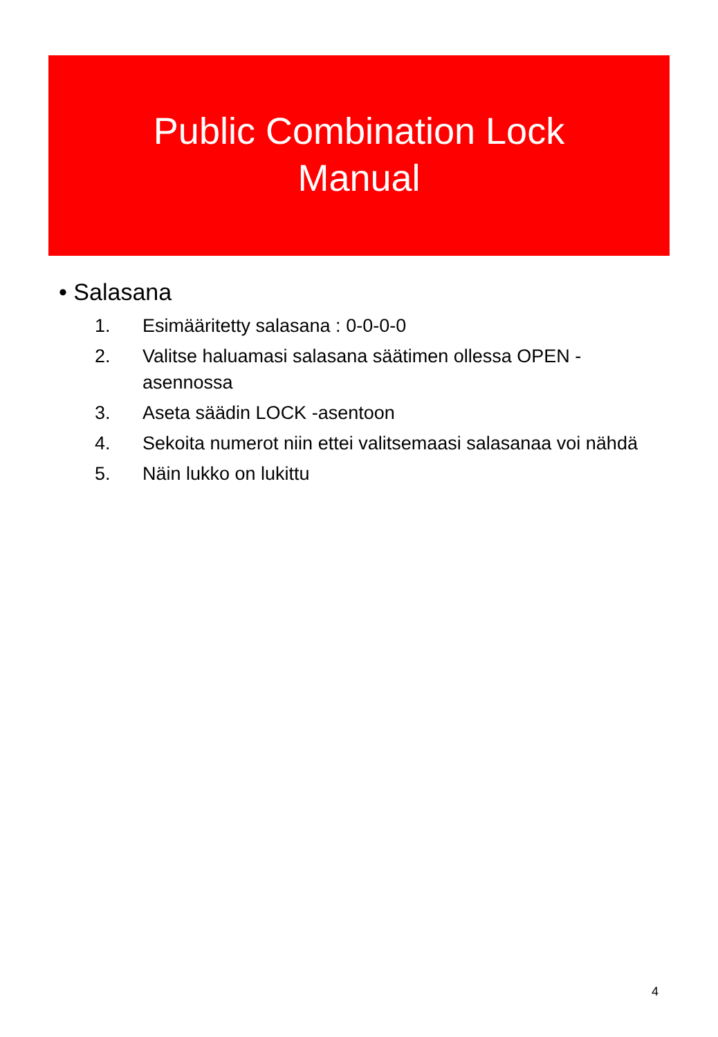Public Combination Lock
Manual
• Salasana
1. Esimääritetty salasana : 0-0-0-0
2. Valitse haluamasi salasana säätimen ollessa OPEN -asennossa
3. Aseta säädin LOCK -asentoon
4. Sekoita numerot niin ettei valitsemaasi salasanaa voi nähdä
5. Näin lukko on lukittu
4